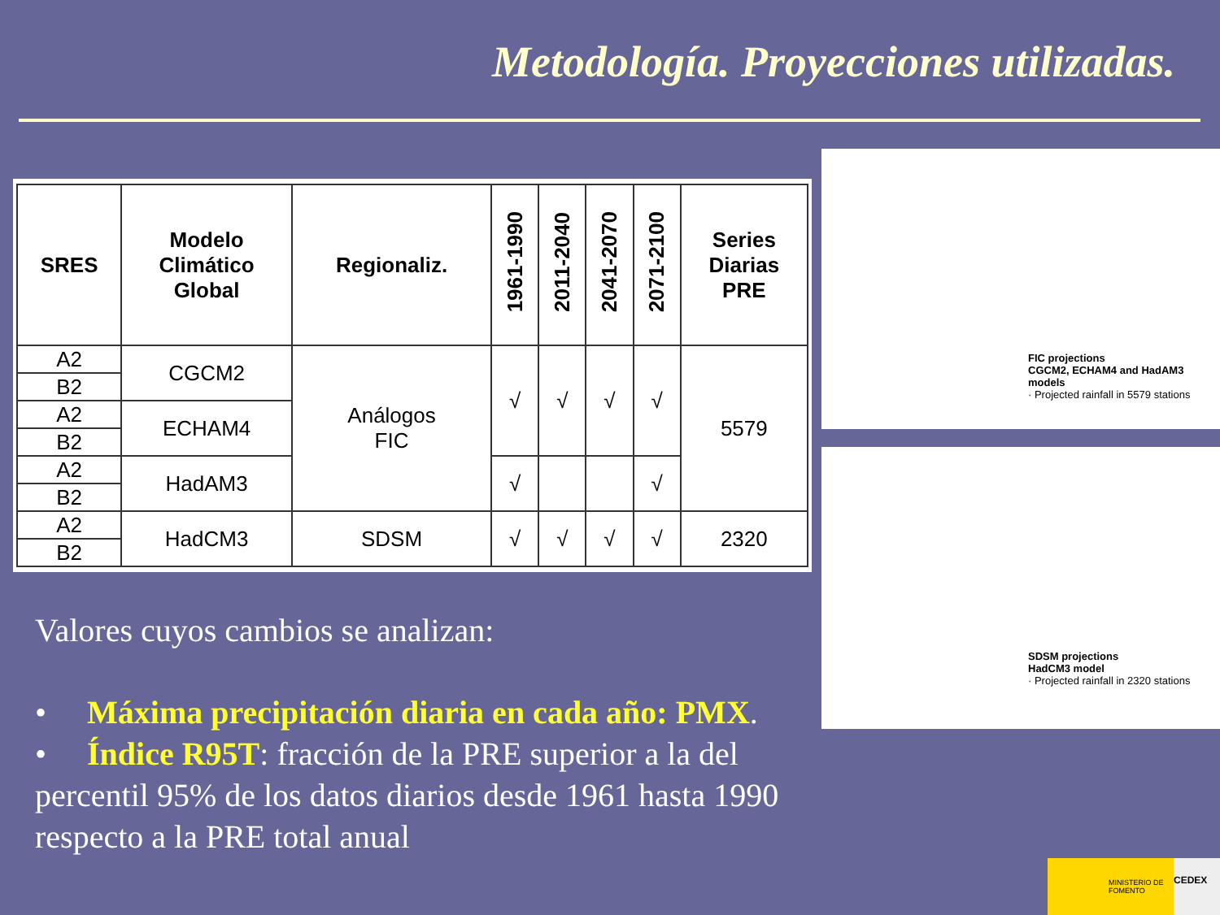Metodología. Proyecciones utilizadas.
| SRES | Modelo Climático Global | Regionaliz. | 1961-1990 | 2011-2040 | 2041-2070 | 2071-2100 | Series Diarias PRE |
| --- | --- | --- | --- | --- | --- | --- | --- |
| A2 | CGCM2 | Análogos FIC | √ | √ | √ | √ | 5579 |
| B2 | | | | | | | |
| A2 | ECHAM4 | | | | | | |
| B2 | | | | | | | |
| A2 | HadAM3 | | √ | | | √ | |
| B2 | | | | | | | |
| A2 | HadCM3 | SDSM | √ | √ | √ | √ | 2320 |
| B2 | | | | | | | |
FIC projections
CGCM2, ECHAM4 and HadAM3 models
· Projected rainfall in 5579 stations
SDSM projections
HadCM3 model
· Projected rainfall in 2320 stations
Valores cuyos cambios se analizan:
• Máxima precipitación diaria en cada año: PMX.
• Índice R95T: fracción de la PRE superior a la del percentil 95% de los datos diarios desde 1961 hasta 1990 respecto a la PRE total anual
MINISTERIO DE FOMENTO CEDEX